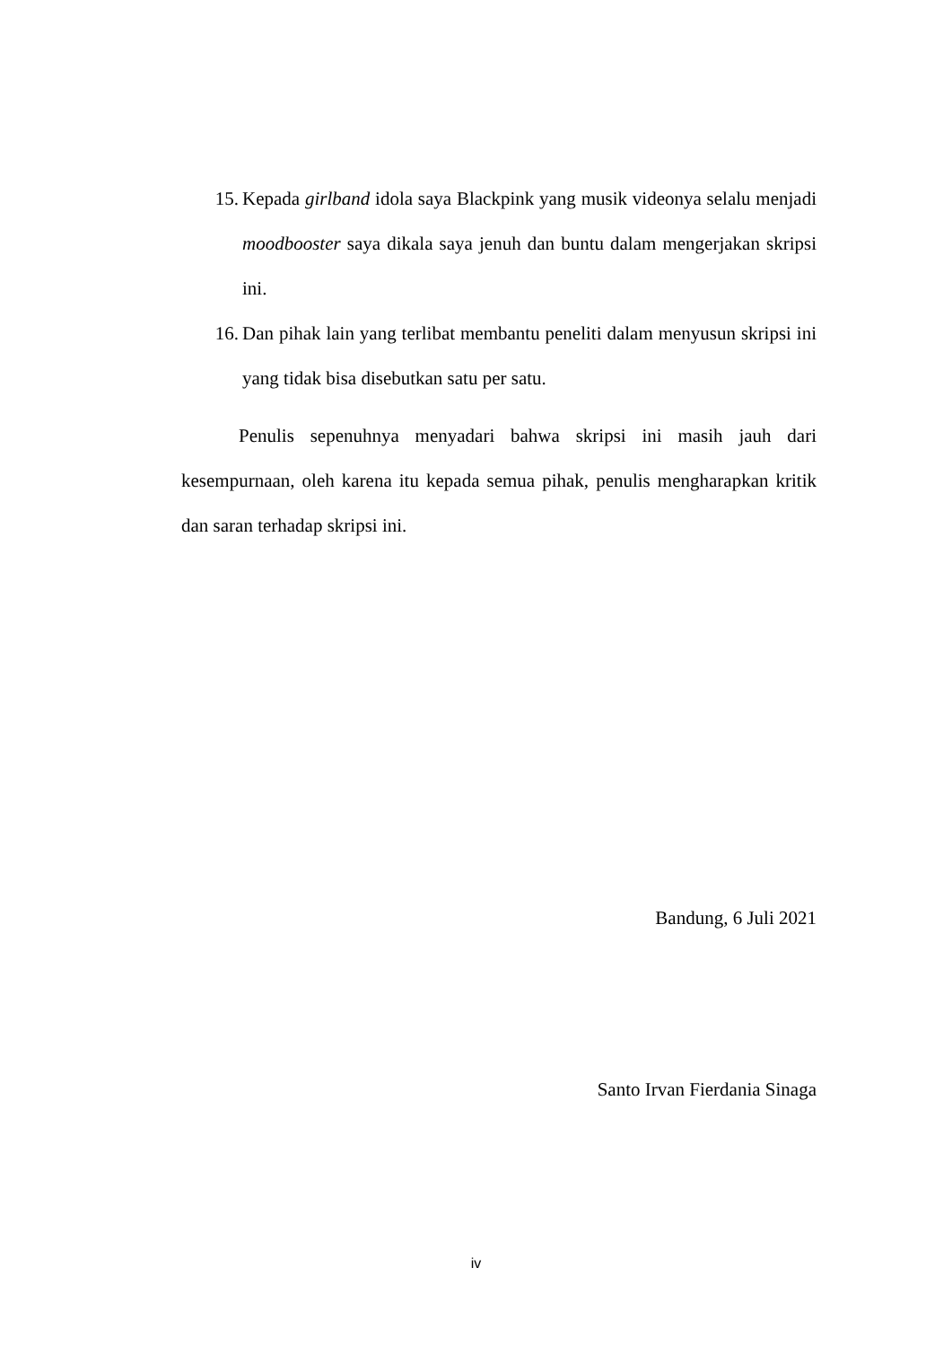15. Kepada girlband idola saya Blackpink yang musik videonya selalu menjadi moodbooster saya dikala saya jenuh dan buntu dalam mengerjakan skripsi ini.
16. Dan pihak lain yang terlibat membantu peneliti dalam menyusun skripsi ini yang tidak bisa disebutkan satu per satu.
Penulis sepenuhnya menyadari bahwa skripsi ini masih jauh dari kesempurnaan, oleh karena itu kepada semua pihak, penulis mengharapkan kritik dan saran terhadap skripsi ini.
Bandung, 6 Juli 2021
Santo Irvan Fierdania Sinaga
iv